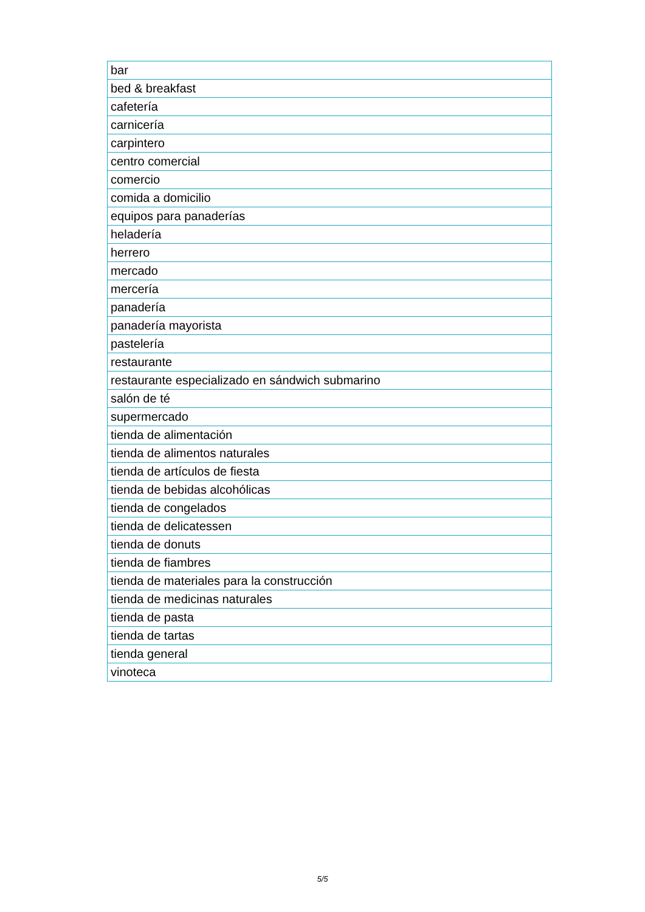| bar |
| bed & breakfast |
| cafetería |
| carnicería |
| carpintero |
| centro comercial |
| comercio |
| comida a domicilio |
| equipos para panaderías |
| heladería |
| herrero |
| mercado |
| mercería |
| panadería |
| panadería mayorista |
| pastelería |
| restaurante |
| restaurante especializado en sándwich submarino |
| salón de té |
| supermercado |
| tienda de alimentación |
| tienda de alimentos naturales |
| tienda de artículos de fiesta |
| tienda de bebidas alcohólicas |
| tienda de congelados |
| tienda de delicatessen |
| tienda de donuts |
| tienda de fiambres |
| tienda de materiales para la construcción |
| tienda de medicinas naturales |
| tienda de pasta |
| tienda de tartas |
| tienda general |
| vinoteca |
5/5